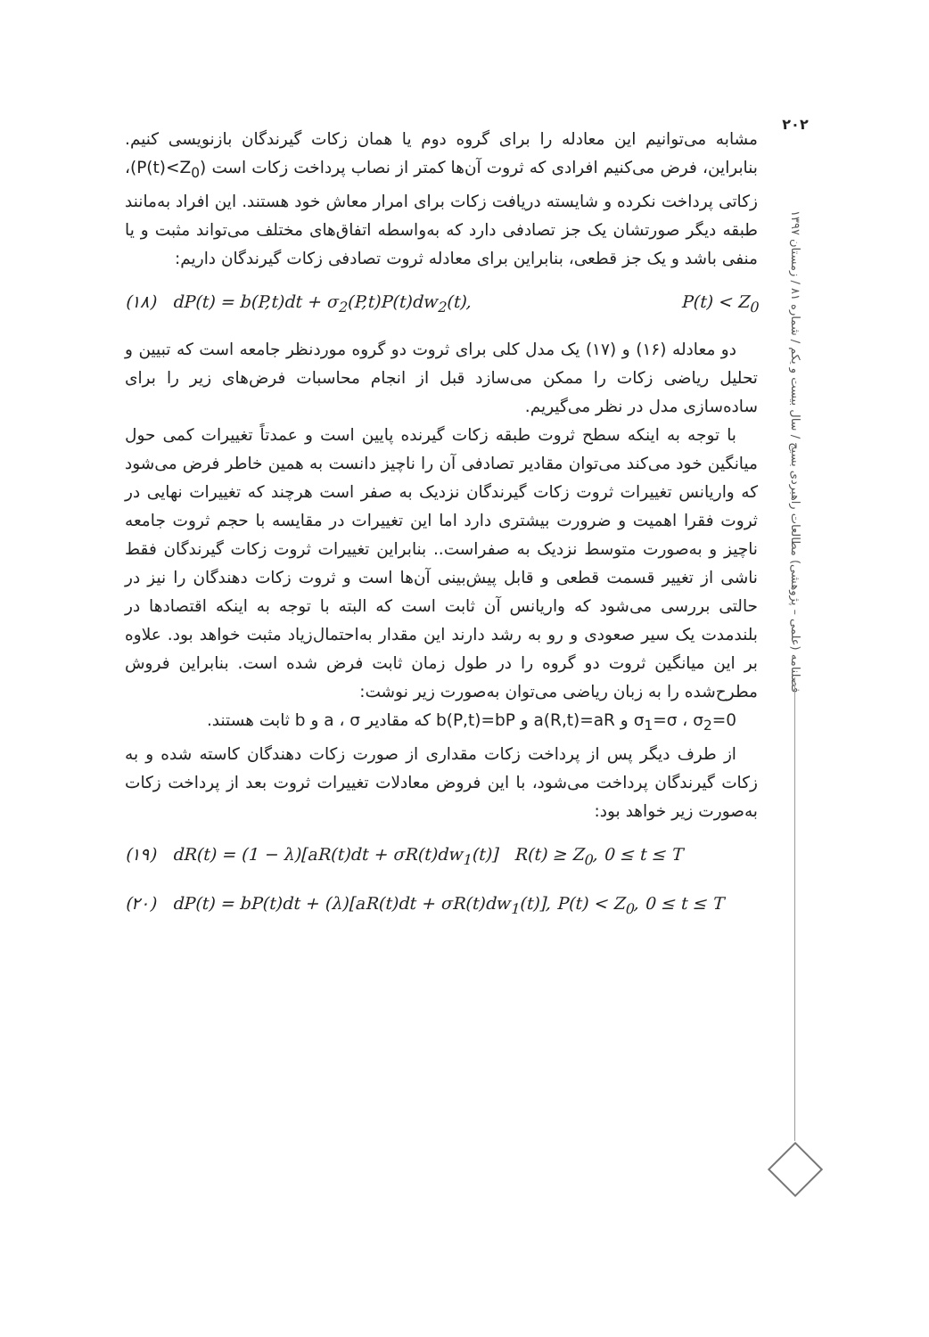۲۰۲
فصلنامه (علمی – پژوهشی) مطالعات راهبردی بسیج / سال بیست و یکم / شماره ۸۱ / زمستان ۱۳۹۷
مشابه می‌توانیم این معادله را برای گروه دوم یا همان زکات گیرندگان بازنویسی کنیم. بنابراین، فرض می‌کنیم افرادی که ثروت آن‌ها کمتر از نصاب پرداخت زکات است (P(t)<Z<sub>0</sub>)، زکاتی پرداخت نکرده و شایسته دریافت زکات برای امرار معاش خود هستند. این افراد به‌مانند طبقه دیگر صورتشان یک جز تصادفی دارد که به‌واسطه اتفاق‌های مختلف می‌تواند مثبت و یا منفی باشد و یک جز قطعی، بنابراین برای معادله ثروت تصادفی زکات گیرندگان داریم:
(۱۸) dP(t) = b(P,t)dt + σ<sub>2</sub>(P,t)P(t)dw<sub>2</sub>(t), P(t) < Z<sub>0</sub>
دو معادله (۱۶) و (۱۷) یک مدل کلی برای ثروت دو گروه موردنظر جامعه است که تبیین و تحلیل ریاضی زکات را ممکن می‌سازد قبل از انجام محاسبات فرض‌های زیر را برای ساده‌سازی مدل در نظر می‌گیریم.
با توجه به اینکه سطح ثروت طبقه زکات گیرنده پایین است و عمدتاً تغییرات کمی حول میانگین خود می‌کند می‌توان مقادیر تصادفی آن را ناچیز دانست به همین خاطر فرض می‌شود که واریانس تغییرات ثروت زکات گیرندگان نزدیک به صفر است هرچند که تغییرات نهایی در ثروت فقرا اهمیت و ضرورت بیشتری دارد اما این تغییرات در مقایسه با حجم ثروت جامعه ناچیز و به‌صورت متوسط نزدیک به صفراست.. بنابراین تغییرات ثروت زکات گیرندگان فقط ناشی از تغییر قسمت قطعی و قابل پیش‌بینی آن‌ها است و ثروت زکات دهندگان را نیز در حالتی بررسی می‌شود که واریانس آن ثابت است که البته با توجه به اینکه اقتصادها در بلندمدت یک سیر صعودی و رو به رشد دارند این مقدار به‌احتمال‌زیاد مثبت خواهد بود. علاوه بر این میانگین ثروت دو گروه را در طول زمان ثابت فرض شده است. بنابراین فروش مطرح‌شده را به زبان ریاضی می‌توان به‌صورت زیر نوشت:
σ<sub>1</sub>=σ ، σ<sub>2</sub>=0 و a(R,t)=aR و b(P,t)=bP که مقادیر a ، σ و b ثابت هستند.
از طرف دیگر پس از پرداخت زکات مقداری از صورت زکات دهندگان کاسته شده و به زکات گیرندگان پرداخت می‌شود، با این فروض معادلات تغییرات ثروت بعد از پرداخت زکات به‌صورت زیر خواهد بود:
(۱۹) dR(t) = (1 − λ)[aR(t)dt + σR(t)dw<sub>1</sub>(t)] R(t) ≥ Z<sub>0</sub>, 0 ≤ t ≤ T
(۲۰) dP(t) = bP(t)dt + (λ)[aR(t)dt + σR(t)dw<sub>1</sub>(t)], P(t) < Z<sub>0</sub>, 0 ≤ t ≤ T